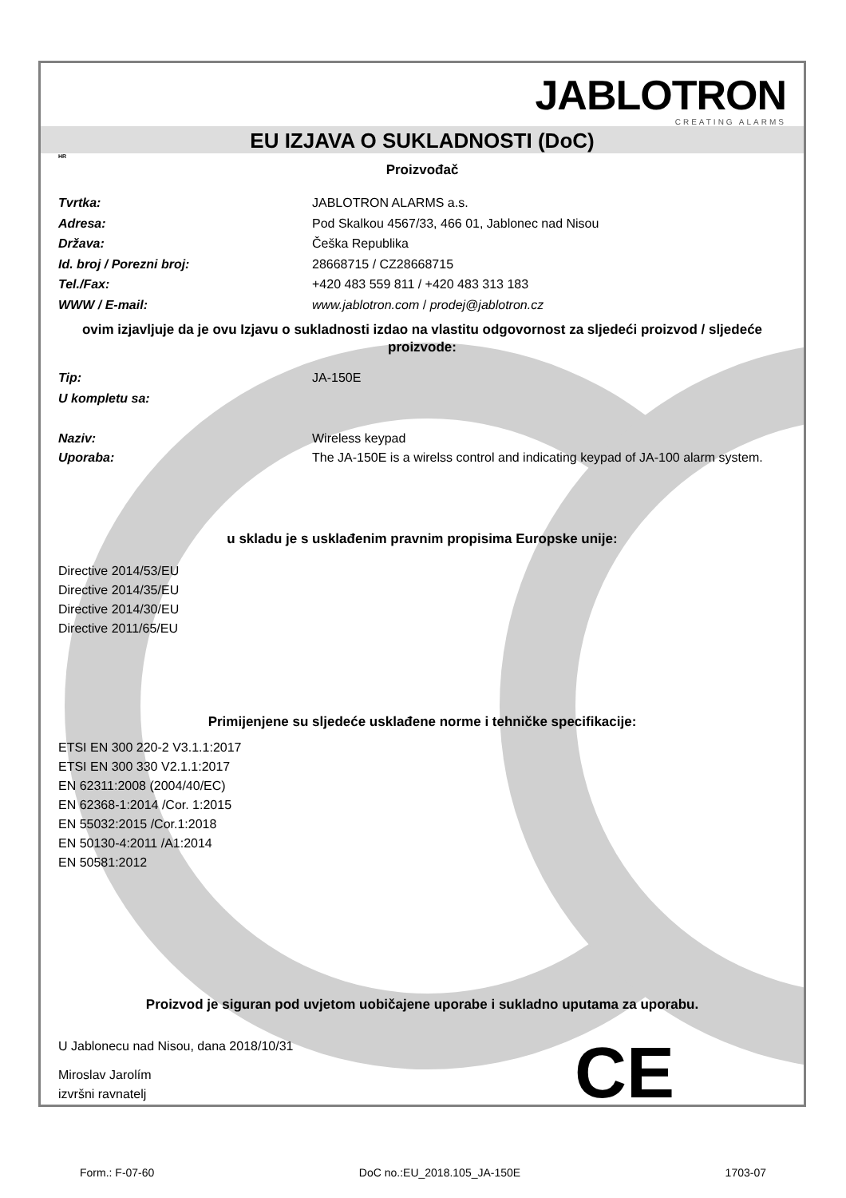JABLOTRON
CREATING ALARMS
EU IZJAVA O SUKLADNOSTI (DoC)
HR
Proizvođač
Tvrtka: JABLOTRON ALARMS a.s.
Adresa: Pod Skalkou 4567/33, 466 01, Jablonec nad Nisou
Država: Češka Republika
Id. broj / Porezni broj: 28668715 / CZ28668715
Tel./Fax: +420 483 559 811 / +420 483 313 183
WWW / E-mail: www.jablotron.com / prodej@jablotron.cz
ovim izjavljuje da je ovu Izjavu o sukladnosti izdao na vlastitu odgovornost za sljedeći proizvod / sljedeće proizvode:
Tip: JA-150E
U kompletu sa:
Naziv: Wireless keypad
Uporaba: The JA-150E is a wirelss control and indicating keypad of JA-100 alarm system.
u skladu je s usklađenim pravnim propisima Europske unije:
Directive 2014/53/EU
Directive 2014/35/EU
Directive 2014/30/EU
Directive 2011/65/EU
Primijenjene su sljedeće usklađene norme i tehničke specifikacije:
ETSI EN 300 220-2 V3.1.1:2017
ETSI EN 300 330 V2.1.1:2017
EN 62311:2008 (2004/40/EC)
EN 62368-1:2014 /Cor. 1:2015
EN 55032:2015 /Cor.1:2018
EN 50130-4:2011 /A1:2014
EN 50581:2012
Proizvod je siguran pod uvjetom uobičajene uporabe i sukladno uputama za uporabu.
U Jablonecu nad Nisou, dana 2018/10/31
Miroslav Jarolím
izvršni ravnatelj
CE
Form.: F-07-60 DoC no.:EU_2018.105_JA-150E 1703-07